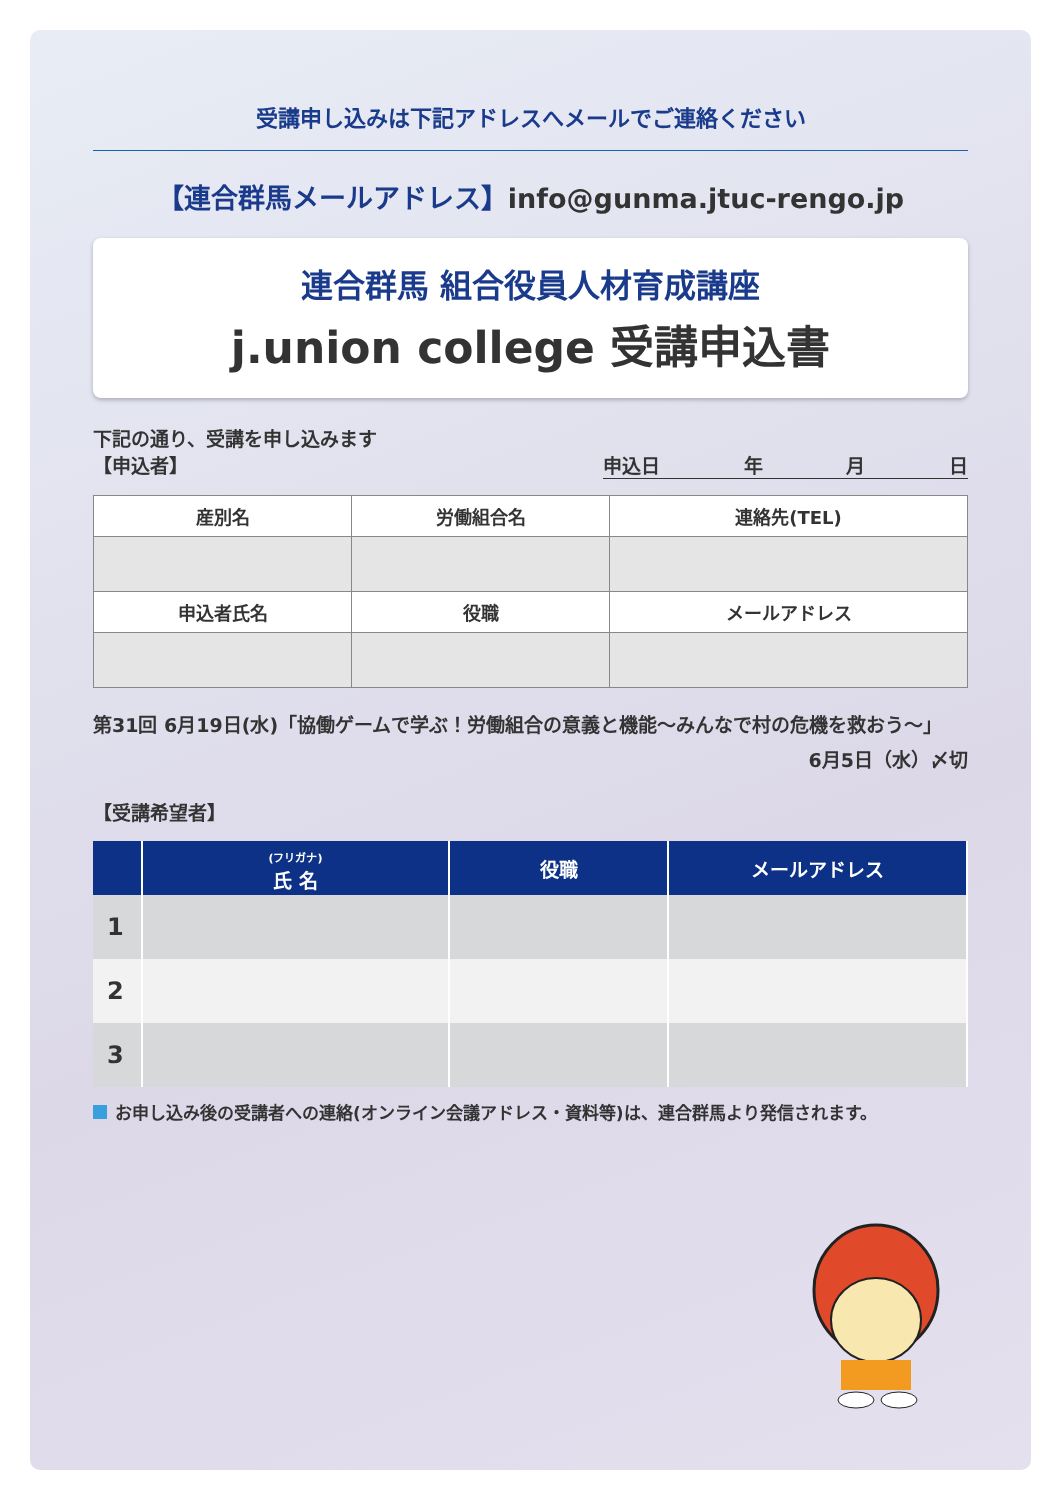受講申し込みは下記アドレスへメールでご連絡ください
【連合群馬メールアドレス】info@gunma.jtuc-rengo.jp
連合群馬 組合役員人材育成講座
j.union college 受講申込書
下記の通り、受講を申し込みます
【申込者】 申込日 年 月 日
| 産別名 | 労働組合名 | 連絡先(TEL) |
| --- | --- | --- |
| 申込者氏名 | 役職 | メールアドレス |
第31回 6月19日(水)「協働ゲームで学ぶ！労働組合の意義と機能～みんなで村の危機を救おう～」
6月5日（水）〆切
【受講希望者】
| | (フリガナ) 氏 名 | 役職 | メールアドレス |
| --- | --- | --- | --- |
| 1 | | | |
| 2 | | | |
| 3 | | | |
お申し込み後の受講者への連絡(オンライン会議アドレス・資料等)は、連合群馬より発信されます。